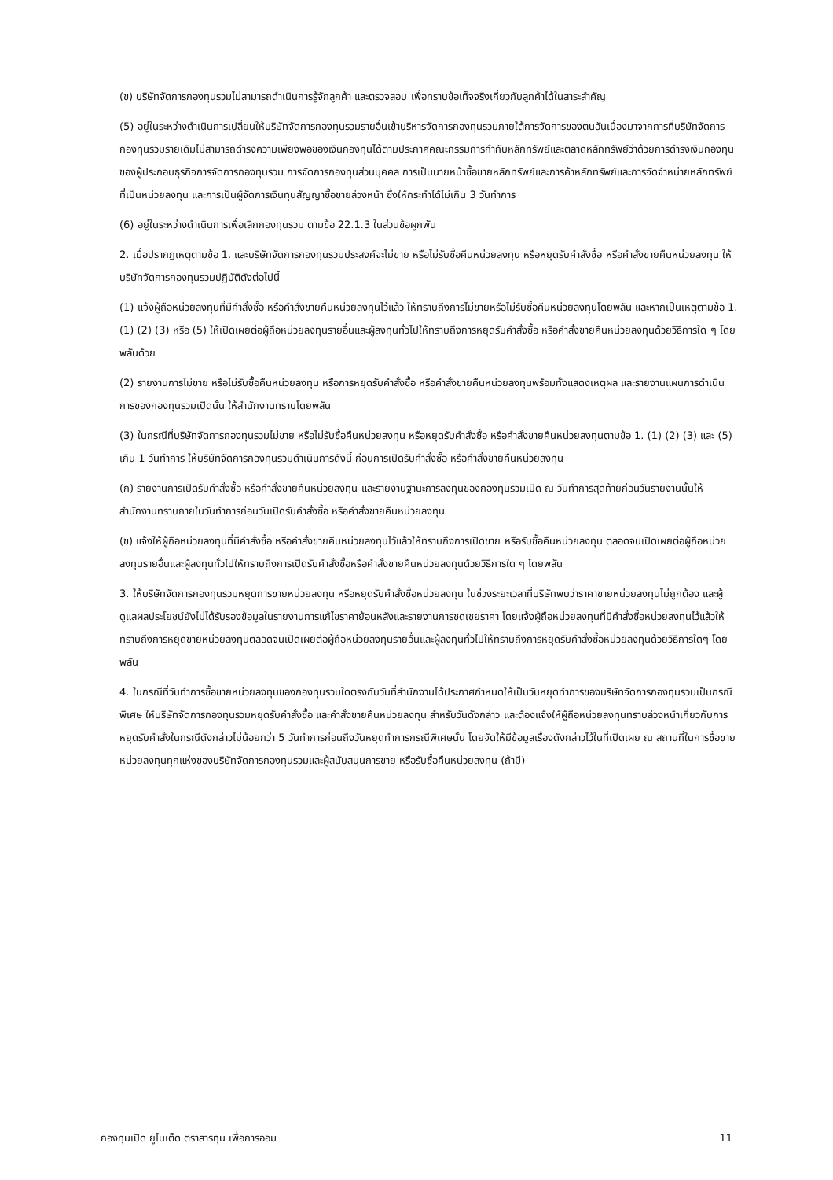(ข) บริษัทจัดการกองทุนรวมไม่สามารถดำเนินการรู้จักลูกค้า และตรวจสอบ เพื่อทราบข้อเท็จจริงเกี่ยวกับลูกค้าได้ในสาระสำคัญ
(5) อยู่ในระหว่างดำเนินการเปลี่ยนให้บริษัทจัดการกองทุนรวมรายอื่นเข้าบริหารจัดการกองทุนรวมภายใต้การจัดการของตนอันเนื่องมาจากการที่บริษัทจัดการกองทุนรวมรายเดิมไม่สามารถดำรงความเพียงพอของเงินกองทุนได้ตามประกาศคณะกรรมการกำกับหลักทรัพย์และตลาดหลักทรัพย์ว่าด้วยการดำรงเงินกองทุนของผู้ประกอบธุรกิจการจัดการกองทุนรวม การจัดการกองทุนส่วนบุคคล การเป็นนายหน้าซื้อขายหลักทรัพย์และการค้าหลักทรัพย์และการจัดจำหน่ายหลักทรัพย์ที่เป็นหน่วยลงทุน และการเป็นผู้จัดการเงินทุนสัญญาซื้อขายล่วงหน้า ซึ่งให้กระทำได้ไม่เกิน 3 วันทำการ
(6) อยู่ในระหว่างดำเนินการเพื่อเลิกกองทุนรวม ตามข้อ 22.1.3 ในส่วนข้อผูกพัน
2. เมื่อปรากฏเหตุตามข้อ 1. และบริษัทจัดการกองทุนรวมประสงค์จะไม่ขาย หรือไม่รับซื้อคืนหน่วยลงทุน หรือหยุดรับคำสั่งซื้อ หรือคำสั่งขายคืนหน่วยลงทุน ให้บริษัทจัดการกองทุนรวมปฏิบัติดังต่อไปนี้
(1) แจ้งผู้ถือหน่วยลงทุนที่มีคำสั่งซื้อ หรือคำสั่งขายคืนหน่วยลงทุนไว้แล้ว ให้ทราบถึงการไม่ขายหรือไม่รับซื้อคืนหน่วยลงทุนโดยพลัน และหากเป็นเหตุตามข้อ 1. (1) (2) (3) หรือ (5) ให้เปิดเผยต่อผู้ถือหน่วยลงทุนรายอื่นและผู้ลงทุนทั่วไปให้ทราบถึงการหยุดรับคำสั่งซื้อ หรือคำสั่งขายคืนหน่วยลงทุนด้วยวิธีการใด ๆ โดยพลันด้วย
(2) รายงานการไม่ขาย หรือไม่รับซื้อคืนหน่วยลงทุน หรือการหยุดรับคำสั่งซื้อ หรือคำสั่งขายคืนหน่วยลงทุนพร้อมทั้งแสดงเหตุผล และรายงานแผนการดำเนินการของกองทุนรวมเปิดนั้น ให้สำนักงานทราบโดยพลัน
(3) ในกรณีที่บริษัทจัดการกองทุนรวมไม่ขาย หรือไม่รับซื้อคืนหน่วยลงทุน หรือหยุดรับคำสั่งซื้อ หรือคำสั่งขายคืนหน่วยลงทุนตามข้อ 1. (1) (2) (3) และ (5) เกิน 1 วันทำการ ให้บริษัทจัดการกองทุนรวมดำเนินการดังนี้ ก่อนการเปิดรับคำสั่งซื้อ หรือคำสั่งขายคืนหน่วยลงทุน
(ก) รายงานการเปิดรับคำสั่งซื้อ หรือคำสั่งขายคืนหน่วยลงทุน และรายงานฐานะการลงทุนของกองทุนรวมเปิด ณ วันทำการสุดท้ายก่อนวันรายงานนั้นให้สำนักงานทราบภายในวันทำการก่อนวันเปิดรับคำสั่งซื้อ หรือคำสั่งขายคืนหน่วยลงทุน
(ข) แจ้งให้ผู้ถือหน่วยลงทุนที่มีคำสั่งซื้อ หรือคำสั่งขายคืนหน่วยลงทุนไว้แล้วให้ทราบถึงการเปิดขาย หรือรับซื้อคืนหน่วยลงทุน ตลอดจนเปิดเผยต่อผู้ถือหน่วยลงทุนรายอื่นและผู้ลงทุนทั่วไปให้ทราบถึงการเปิดรับคำสั่งซื้อหรือคำสั่งขายคืนหน่วยลงทุนด้วยวิธีการใด ๆ โดยพลัน
3. ให้บริษัทจัดการกองทุนรวมหยุดการขายหน่วยลงทุน หรือหยุดรับคำสั่งซื้อหน่วยลงทุน ในช่วงระยะเวลาที่บริษัทพบว่าราคาขายหน่วยลงทุนไม่ถูกต้อง และผู้ดูแลผลประโยชน์ยังไม่ได้รับรองข้อมูลในรายงานการแก้ไขราคาย้อนหลังและรายงานการชดเชยราคา โดยแจ้งผู้ถือหน่วยลงทุนที่มีคำสั่งซื้อหน่วยลงทุนไว้แล้วให้ทราบถึงการหยุดขายหน่วยลงทุนตลอดจนเปิดเผยต่อผู้ถือหน่วยลงทุนรายอื่นและผู้ลงทุนทั่วไปให้ทราบถึงการหยุดรับคำสั่งซื้อหน่วยลงทุนด้วยวิธีการใดๆ โดยพลัน
4. ในกรณีที่วันทำการซื้อขายหน่วยลงทุนของกองทุนรวมใดตรงกับวันที่สำนักงานได้ประกาศกำหนดให้เป็นวันหยุดทำการของบริษัทจัดการกองทุนรวมเป็นกรณีพิเศษ ให้บริษัทจัดการกองทุนรวมหยุดรับคำสั่งซื้อ และคำสั่งขายคืนหน่วยลงทุน สำหรับวันดังกล่าว และต้องแจ้งให้ผู้ถือหน่วยลงทุนทราบล่วงหน้าเกี่ยวกับการหยุดรับคำสั่งในกรณีดังกล่าวไม่น้อยกว่า 5 วันทำการก่อนถึงวันหยุดทำการกรณีพิเศษนั้น โดยจัดให้มีข้อมูลเรื่องดังกล่าวไว้ในที่เปิดเผย ณ สถานที่ในการซื้อขายหน่วยลงทุนทุกแห่งของบริษัทจัดการกองทุนรวมและผู้สนับสนุนการขาย หรือรับซื้อคืนหน่วยลงทุน (ถ้ามี)
กองทุนเปิด ยูไนเต็ด ตราสารทุน เพื่อการออม 11